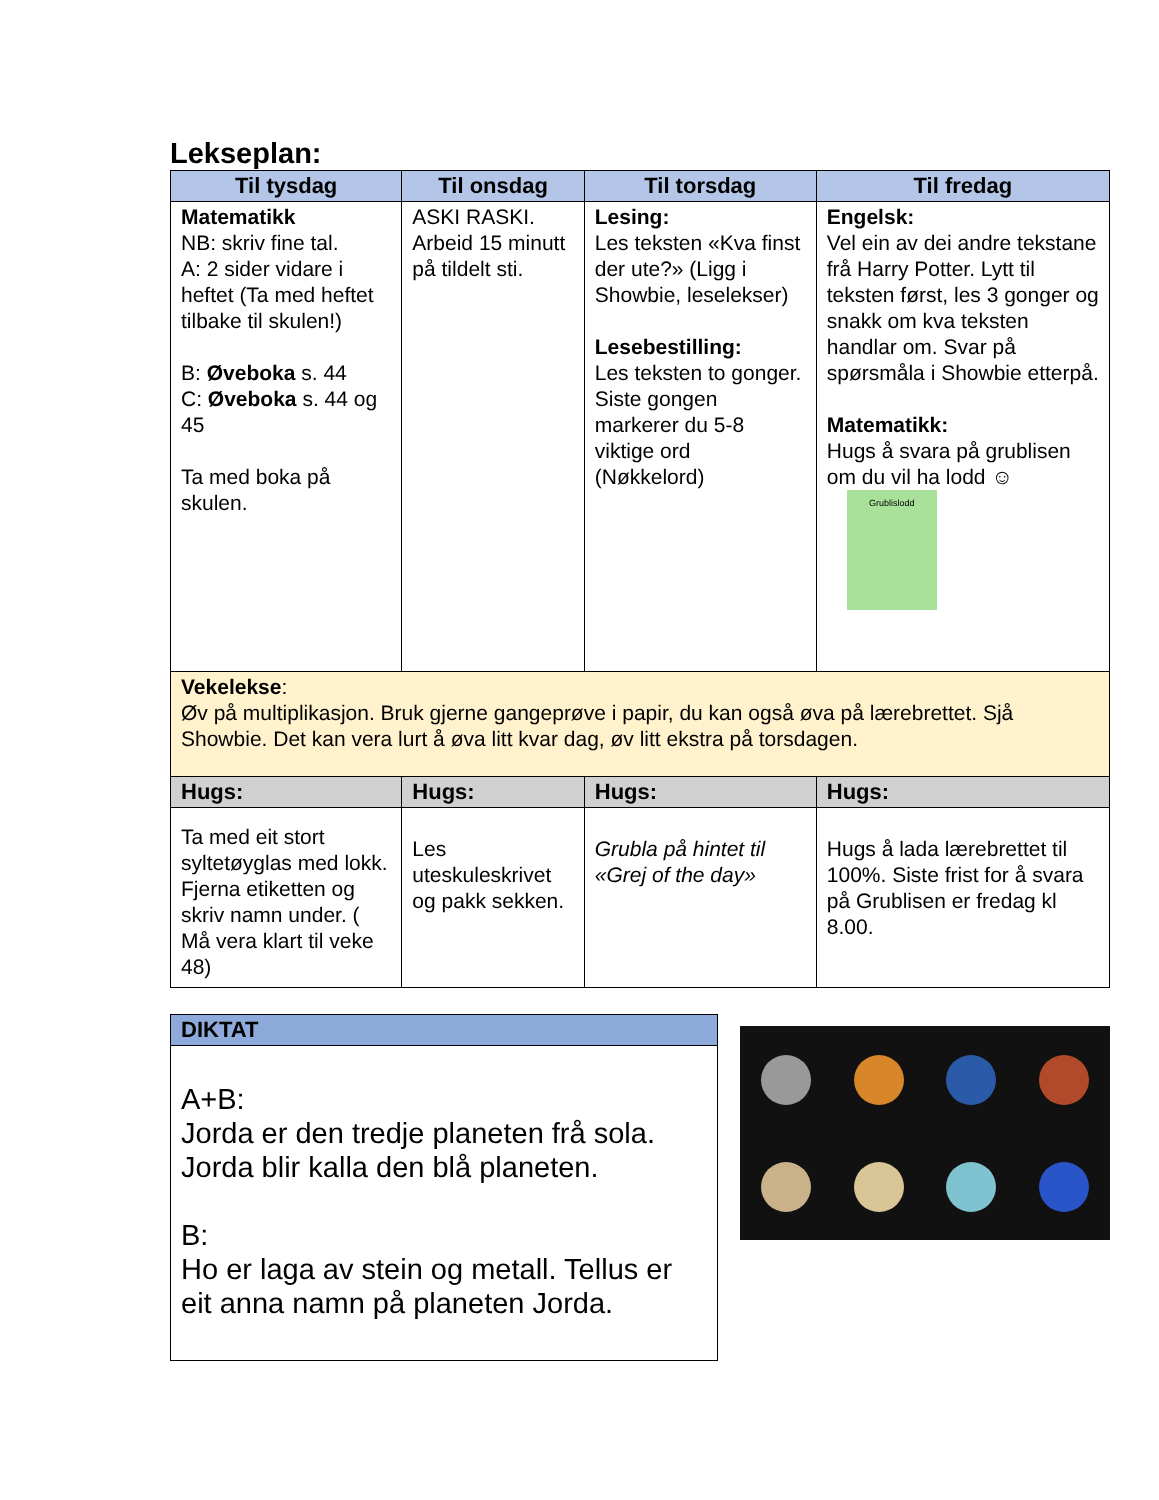Lekseplan:
| Til tysdag | Til onsdag | Til torsdag | Til fredag |
| --- | --- | --- | --- |
| Matematikk NB: skriv fine tal. A: 2 sider vidare i heftet (Ta med heftet tilbake til skulen!) B: Øveboka s. 44 C: Øveboka s. 44 og 45 Ta med boka på skulen. | ASKI RASKI. Arbeid 15 minutt på tildelt sti. | Lesing: Les teksten «Kva finst der ute?» (Ligg i Showbie, leselekser) Lesebestilling: Les teksten to gonger. Siste gongen markerer du 5-8 viktige ord (Nøkkelord) | Engelsk: Vel ein av dei andre tekstane frå Harry Potter. Lytt til teksten først, les 3 gonger og snakk om kva teksten handlar om. Svar på spørsmåla i Showbie etterpå. Matematikk: Hugs å svara på grublisen om du vil ha lodd ☺ Grublislodd |
| Vekelekse : Øv på multiplikasjon. Bruk gjerne gangeprøve i papir, du kan også øva på lærebrettet. Sjå Showbie. Det kan vera lurt å øva litt kvar dag, øv litt ekstra på torsdagen. | | | |
| Hugs: | Hugs: | Hugs: | Hugs: |
| Ta med eit stort syltetøyglas med lokk. Fjerna etiketten og skriv namn under. ( Må vera klart til veke 48) | Les uteskuleskrivet og pakk sekken. | Grubla på hintet til «Grej of the day» | Hugs å lada lærebrettet til 100%. Siste frist for å svara på Grublisen er fredag kl 8.00. |
DIKTAT
A+B:
Jorda er den tredje planeten frå sola. Jorda blir kalla den blå planeten.
B:
Ho er laga av stein og metall. Tellus er eit anna namn på planeten Jorda.